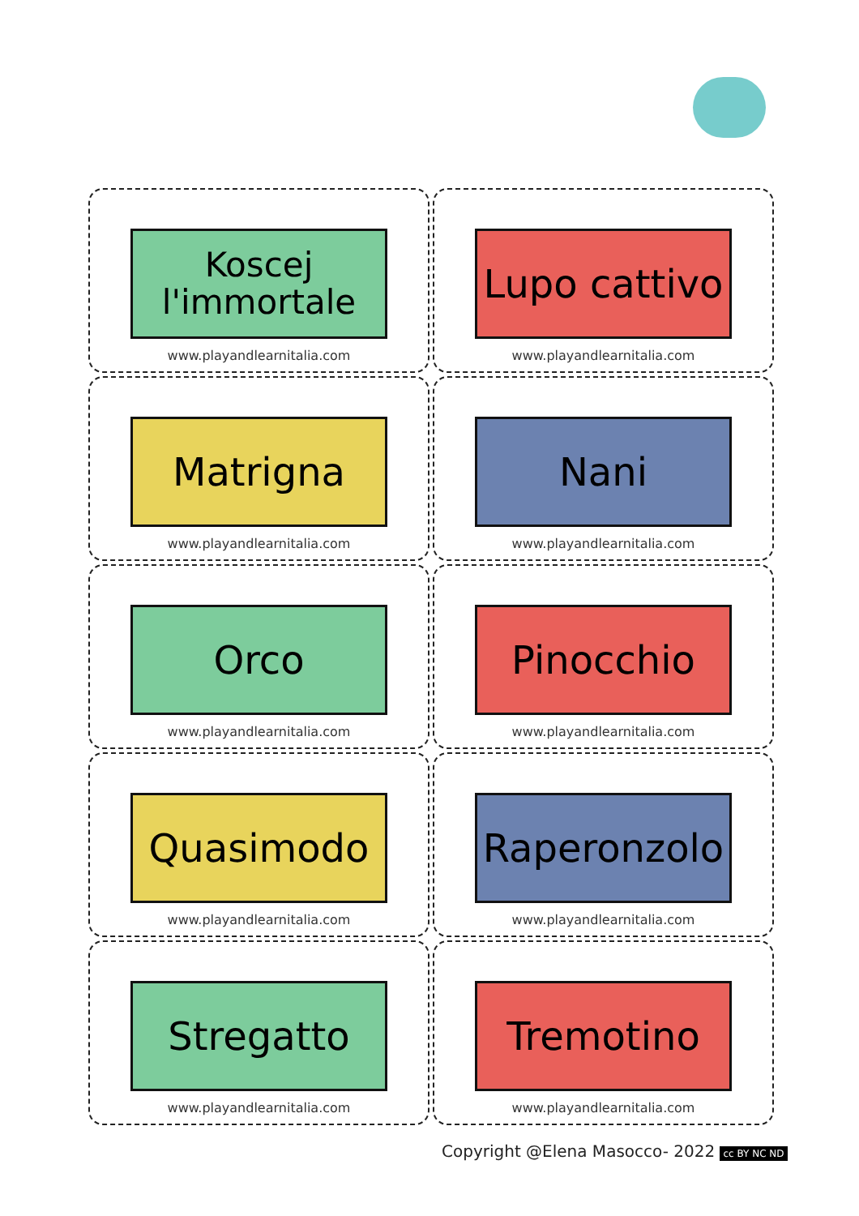Koscej
l'immortale
www.playandlearnitalia.com
Lupo cattivo
www.playandlearnitalia.com
Matrigna
www.playandlearnitalia.com
Nani
www.playandlearnitalia.com
Orco
www.playandlearnitalia.com
Pinocchio
www.playandlearnitalia.com
Quasimodo
www.playandlearnitalia.com
Raperonzolo
www.playandlearnitalia.com
Stregatto
www.playandlearnitalia.com
Tremotino
www.playandlearnitalia.com
Copyright @Elena Masocco- 2022 cc BY NC ND